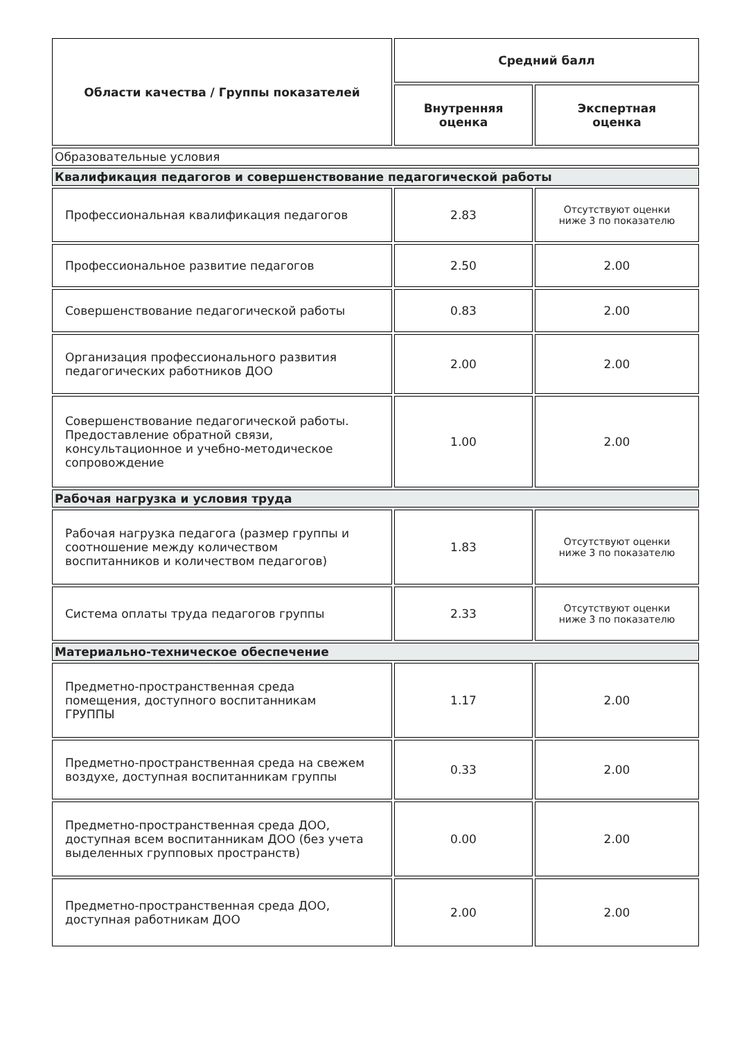| Области качества / Группы показателей | Средний балл | |
| --- | --- | --- |
| | Внутренняя оценка | Экспертная оценка |
| Образовательные условия | | |
| Квалификация педагогов и совершенствование педагогической работы | | |
| Профессиональная квалификация педагогов | 2.83 | Отсутствуют оценки ниже 3 по показателю |
| Профессиональное развитие педагогов | 2.50 | 2.00 |
| Совершенствование педагогической работы | 0.83 | 2.00 |
| Организация профессионального развития педагогических работников ДОО | 2.00 | 2.00 |
| Совершенствование педагогической работы. Предоставление обратной связи, консультационное и учебно-методическое сопровождение | 1.00 | 2.00 |
| Рабочая нагрузка и условия труда | | |
| Рабочая нагрузка педагога (размер группы и соотношение между количеством воспитанников и количеством педагогов) | 1.83 | Отсутствуют оценки ниже 3 по показателю |
| Система оплаты труда педагогов группы | 2.33 | Отсутствуют оценки ниже 3 по показателю |
| Материально-техническое обеспечение | | |
| Предметно-пространственная среда помещения, доступного воспитанникам ГРУППЫ | 1.17 | 2.00 |
| Предметно-пространственная среда на свежем воздухе, доступная воспитанникам группы | 0.33 | 2.00 |
| Предметно-пространственная среда ДОО, доступная всем воспитанникам ДОО (без учета выделенных групповых пространств) | 0.00 | 2.00 |
| Предметно-пространственная среда ДОО, доступная работникам ДОО | 2.00 | 2.00 |